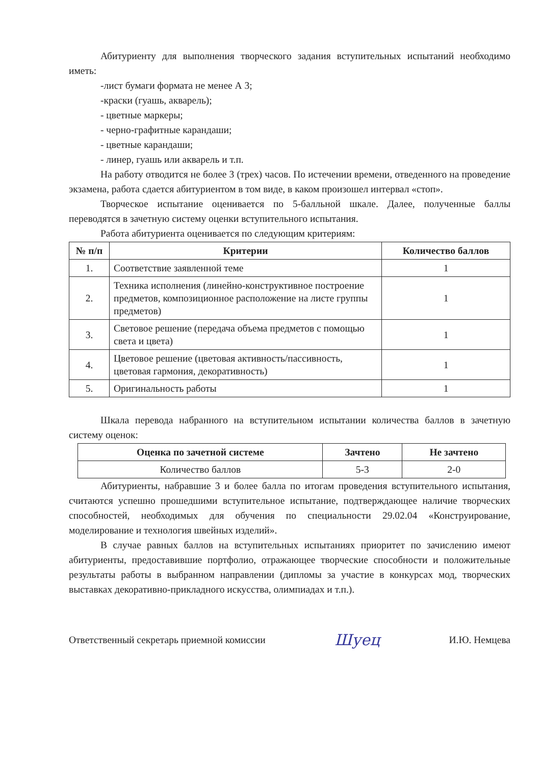Абитуриенту для выполнения творческого задания вступительных испытаний необходимо иметь:
-лист бумаги формата не менее А 3;
-краски (гуашь, акварель);
- цветные маркеры;
- черно-графитные карандаши;
- цветные карандаши;
- линер, гуашь или акварель и т.п.
На работу отводится не более 3 (трех) часов. По истечении времени, отведенного на проведение экзамена, работа сдается абитуриентом в том виде, в каком произошел интервал «стоп».
Творческое испытание оценивается по 5-балльной шкале. Далее, полученные баллы переводятся в зачетную систему оценки вступительного испытания.
Работа абитуриента оценивается по следующим критериям:
| № п/п | Критерии | Количество баллов |
| --- | --- | --- |
| 1. | Соответствие заявленной теме | 1 |
| 2. | Техника исполнения (линейно-конструктивное построение предметов, композиционное расположение на листе группы предметов) | 1 |
| 3. | Световое решение (передача объема предметов с помощью света и цвета) | 1 |
| 4. | Цветовое решение (цветовая активность/пассивность, цветовая гармония, декоративность) | 1 |
| 5. | Оригинальность работы | 1 |
Шкала перевода набранного на вступительном испытании количества баллов в зачетную систему оценок:
| Оценка по зачетной системе | Зачтено | Не зачтено |
| --- | --- | --- |
| Количество баллов | 5-3 | 2-0 |
Абитуриенты, набравшие 3 и более балла по итогам проведения вступительного испытания, считаются успешно прошедшими вступительное испытание, подтверждающее наличие творческих способностей, необходимых для обучения по специальности 29.02.04 «Конструирование, моделирование и технология швейных изделий».
В случае равных баллов на вступительных испытаниях приоритет по зачислению имеют абитуриенты, предоставившие портфолио, отражающее творческие способности и положительные результаты работы в выбранном направлении (дипломы за участие в конкурсах мод, творческих выставках декоративно-прикладного искусства, олимпиадах и т.п.).
Ответственный секретарь приемной комиссии Шуец И.Ю. Немцева